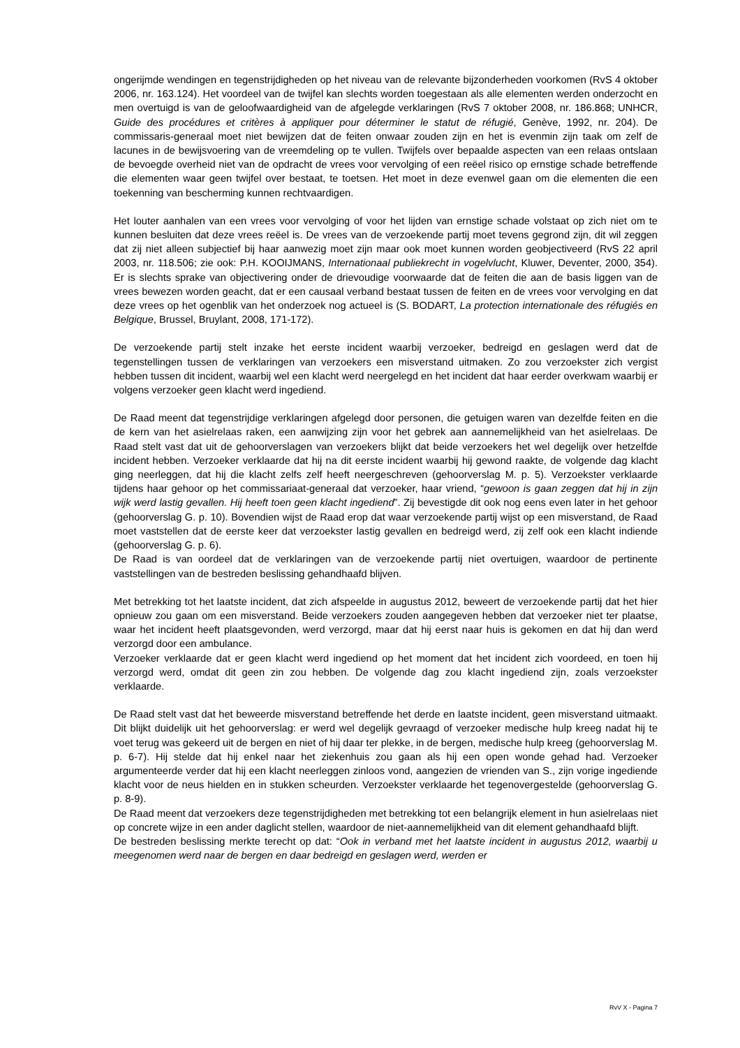ongerijmde wendingen en tegenstrijdigheden op het niveau van de relevante bijzonderheden voorkomen (RvS 4 oktober 2006, nr. 163.124). Het voordeel van de twijfel kan slechts worden toegestaan als alle elementen werden onderzocht en men overtuigd is van de geloofwaardigheid van de afgelegde verklaringen (RvS 7 oktober 2008, nr. 186.868; UNHCR, Guide des procédures et critères à appliquer pour déterminer le statut de réfugié, Genève, 1992, nr. 204). De commissaris-generaal moet niet bewijzen dat de feiten onwaar zouden zijn en het is evenmin zijn taak om zelf de lacunes in de bewijsvoering van de vreemdeling op te vullen. Twijfels over bepaalde aspecten van een relaas ontslaan de bevoegde overheid niet van de opdracht de vrees voor vervolging of een reëel risico op ernstige schade betreffende die elementen waar geen twijfel over bestaat, te toetsen. Het moet in deze evenwel gaan om die elementen die een toekenning van bescherming kunnen rechtvaardigen.
Het louter aanhalen van een vrees voor vervolging of voor het lijden van ernstige schade volstaat op zich niet om te kunnen besluiten dat deze vrees reëel is. De vrees van de verzoekende partij moet tevens gegrond zijn, dit wil zeggen dat zij niet alleen subjectief bij haar aanwezig moet zijn maar ook moet kunnen worden geobjectiveerd (RvS 22 april 2003, nr. 118.506; zie ook: P.H. KOOIJMANS, Internationaal publiekrecht in vogelvlucht, Kluwer, Deventer, 2000, 354). Er is slechts sprake van objectivering onder de drievoudige voorwaarde dat de feiten die aan de basis liggen van de vrees bewezen worden geacht, dat er een causaal verband bestaat tussen de feiten en de vrees voor vervolging en dat deze vrees op het ogenblik van het onderzoek nog actueel is (S. BODART, La protection internationale des réfugiés en Belgique, Brussel, Bruylant, 2008, 171-172).
De verzoekende partij stelt inzake het eerste incident waarbij verzoeker, bedreigd en geslagen werd dat de tegenstellingen tussen de verklaringen van verzoekers een misverstand uitmaken. Zo zou verzoekster zich vergist hebben tussen dit incident, waarbij wel een klacht werd neergelegd en het incident dat haar eerder overkwam waarbij er volgens verzoeker geen klacht werd ingediend.
De Raad meent dat tegenstrijdige verklaringen afgelegd door personen, die getuigen waren van dezelfde feiten en die de kern van het asielrelaas raken, een aanwijzing zijn voor het gebrek aan aannemelijkheid van het asielrelaas. De Raad stelt vast dat uit de gehoorverslagen van verzoekers blijkt dat beide verzoekers het wel degelijk over hetzelfde incident hebben. Verzoeker verklaarde dat hij na dit eerste incident waarbij hij gewond raakte, de volgende dag klacht ging neerleggen, dat hij die klacht zelfs zelf heeft neergeschreven (gehoorverslag M. p. 5). Verzoekster verklaarde tijdens haar gehoor op het commissariaat-generaal dat verzoeker, haar vriend, “gewoon is gaan zeggen dat hij in zijn wijk werd lastig gevallen. Hij heeft toen geen klacht ingediend”. Zij bevestigde dit ook nog eens even later in het gehoor (gehoorverslag G. p. 10). Bovendien wijst de Raad erop dat waar verzoekende partij wijst op een misverstand, de Raad moet vaststellen dat de eerste keer dat verzoekster lastig gevallen en bedreigd werd, zij zelf ook een klacht indiende (gehoorverslag G. p. 6).
De Raad is van oordeel dat de verklaringen van de verzoekende partij niet overtuigen, waardoor de pertinente vaststellingen van de bestreden beslissing gehandhaafd blijven.
Met betrekking tot het laatste incident, dat zich afspeelde in augustus 2012, beweert de verzoekende partij dat het hier opnieuw zou gaan om een misverstand. Beide verzoekers zouden aangegeven hebben dat verzoeker niet ter plaatse, waar het incident heeft plaatsgevonden, werd verzorgd, maar dat hij eerst naar huis is gekomen en dat hij dan werd verzorgd door een ambulance.
Verzoeker verklaarde dat er geen klacht werd ingediend op het moment dat het incident zich voordeed, en toen hij verzorgd werd, omdat dit geen zin zou hebben. De volgende dag zou klacht ingediend zijn, zoals verzoekster verklaarde.
De Raad stelt vast dat het beweerde misverstand betreffende het derde en laatste incident, geen misverstand uitmaakt. Dit blijkt duidelijk uit het gehoorverslag: er werd wel degelijk gevraagd of verzoeker medische hulp kreeg nadat hij te voet terug was gekeerd uit de bergen en niet of hij daar ter plekke, in de bergen, medische hulp kreeg (gehoorverslag M. p. 6-7). Hij stelde dat hij enkel naar het ziekenhuis zou gaan als hij een open wonde gehad had. Verzoeker argumenteerde verder dat hij een klacht neerleggen zinloos vond, aangezien de vrienden van S., zijn vorige ingediende klacht voor de neus hielden en in stukken scheurden. Verzoekster verklaarde het tegenovergestelde (gehoorverslag G. p. 8-9).
De Raad meent dat verzoekers deze tegenstrijdigheden met betrekking tot een belangrijk element in hun asielrelaas niet op concrete wijze in een ander daglicht stellen, waardoor de niet-aannemelijkheid van dit element gehandhaafd blijft.
De bestreden beslissing merkte terecht op dat: “Ook in verband met het laatste incident in augustus 2012, waarbij u meegenomen werd naar de bergen en daar bedreigd en geslagen werd, werden er
RvV X - Pagina 7